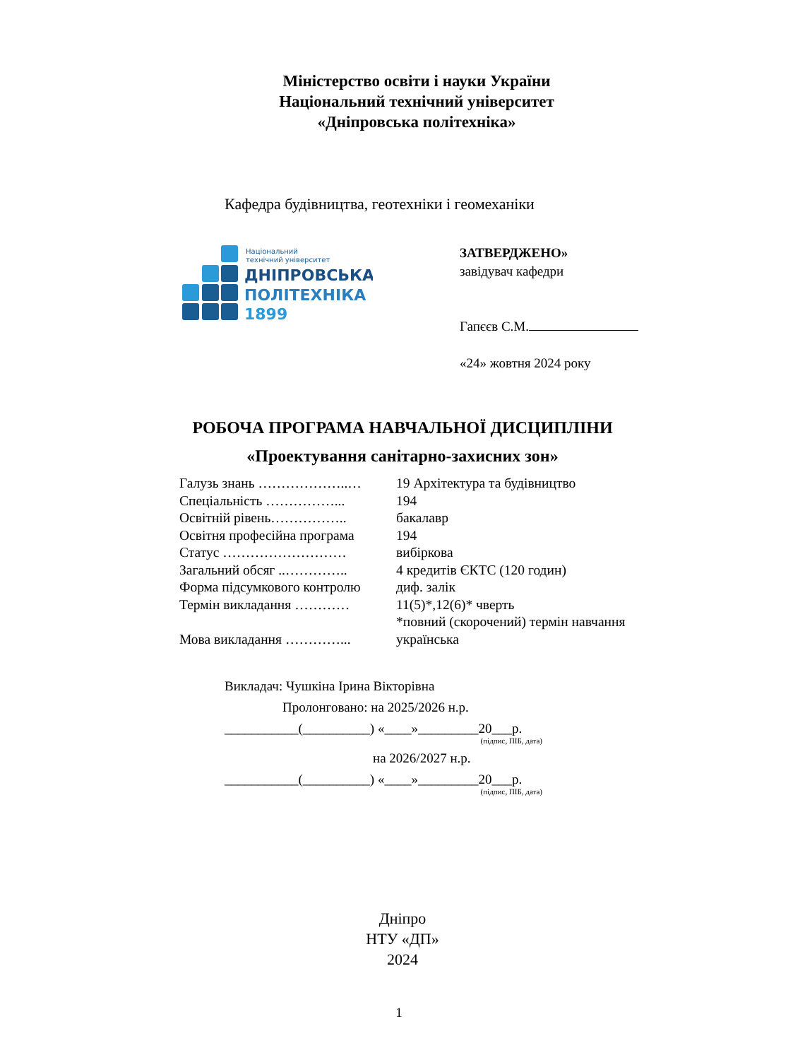Міністерство освіти і науки України
Національний технічний університет
«Дніпровська політехніка»
Кафедра будівництва, геотехніки і геомеханіки
Національний
технічний університет
ДНІПРОВСЬКА
ПОЛІТЕХНІКА
1899
ЗАТВЕРДЖЕНО»
завідувач кафедри
Гапєєв С.М.
«24» жовтня 2024 року
РОБОЧА ПРОГРАМА НАВЧАЛЬНОЇ ДИСЦИПЛІНИ
«Проектування санітарно-захисних зон»
| Галузь знань ………………..… | 19 Архітектура та будівництво |
| Спеціальність ……………... | 194 |
| Освітній рівень…………….. | бакалавр |
| Освітня професійна програма | 194 |
| Статус ……………………… | вибіркова |
| Загальний обсяг ..………….. | 4 кредитів ЄКТС (120 годин) |
| Форма підсумкового контролю | диф. залік |
| Термін викладання ………… | 11(5)*,12(6)* чверть *повний (скорочений) термін навчання |
| Мова викладання …………... | українська |
Викладач: Чушкіна Ірина Вікторівна
Пролонговано: на 2025/2026 н.р.
___________(__________) «____»_________20___р.
(підпис, ПІБ, дата)
на 2026/2027 н.р.
___________(__________) «____»_________20___р.
(підпис, ПІБ, дата)
Дніпро
НТУ «ДП»
2024
1